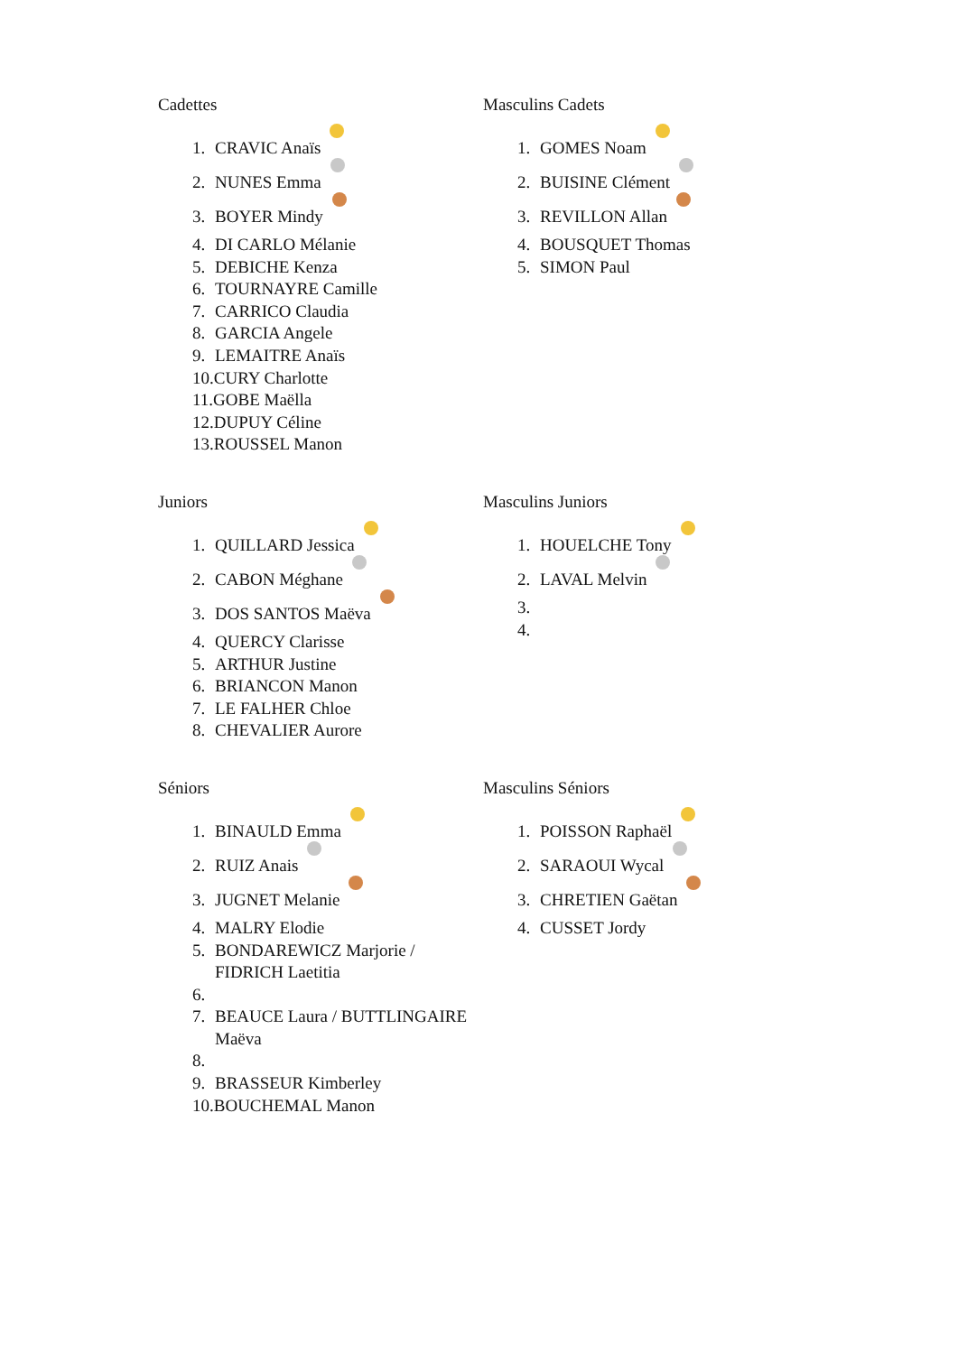Cadettes
1. CRAVIC Anaïs
2. NUNES Emma
3. BOYER Mindy
4. DI CARLO Mélanie
5. DEBICHE Kenza
6. TOURNAYRE Camille
7. CARRICO Claudia
8. GARCIA Angele
9. LEMAITRE Anaïs
10.CURY Charlotte
11.GOBE Maëlla
12.DUPUY Céline
13.ROUSSEL Manon
Masculins Cadets
1. GOMES Noam
2. BUISINE Clément
3. REVILLON Allan
4. BOUSQUET Thomas
5. SIMON Paul
Juniors
1. QUILLARD Jessica
2. CABON Méghane
3. DOS SANTOS Maëva
4. QUERCY Clarisse
5. ARTHUR Justine
6. BRIANCON Manon
7. LE FALHER Chloe
8. CHEVALIER Aurore
Masculins Juniors
1. HOUELCHE Tony
2. LAVAL Melvin
3.
4.
Séniors
1. BINAULD Emma
2. RUIZ Anais
3. JUGNET Melanie
4. MALRY Elodie
5. BONDAREWICZ Marjorie / FIDRICH Laetitia
6.
7. BEAUCE Laura / BUTTLINGAIRE Maëva
8.
9. BRASSEUR Kimberley
10.BOUCHEMAL Manon
Masculins Séniors
1. POISSON Raphaël
2. SARAOUI Wycal
3. CHRETIEN Gaëtan
4. CUSSET Jordy